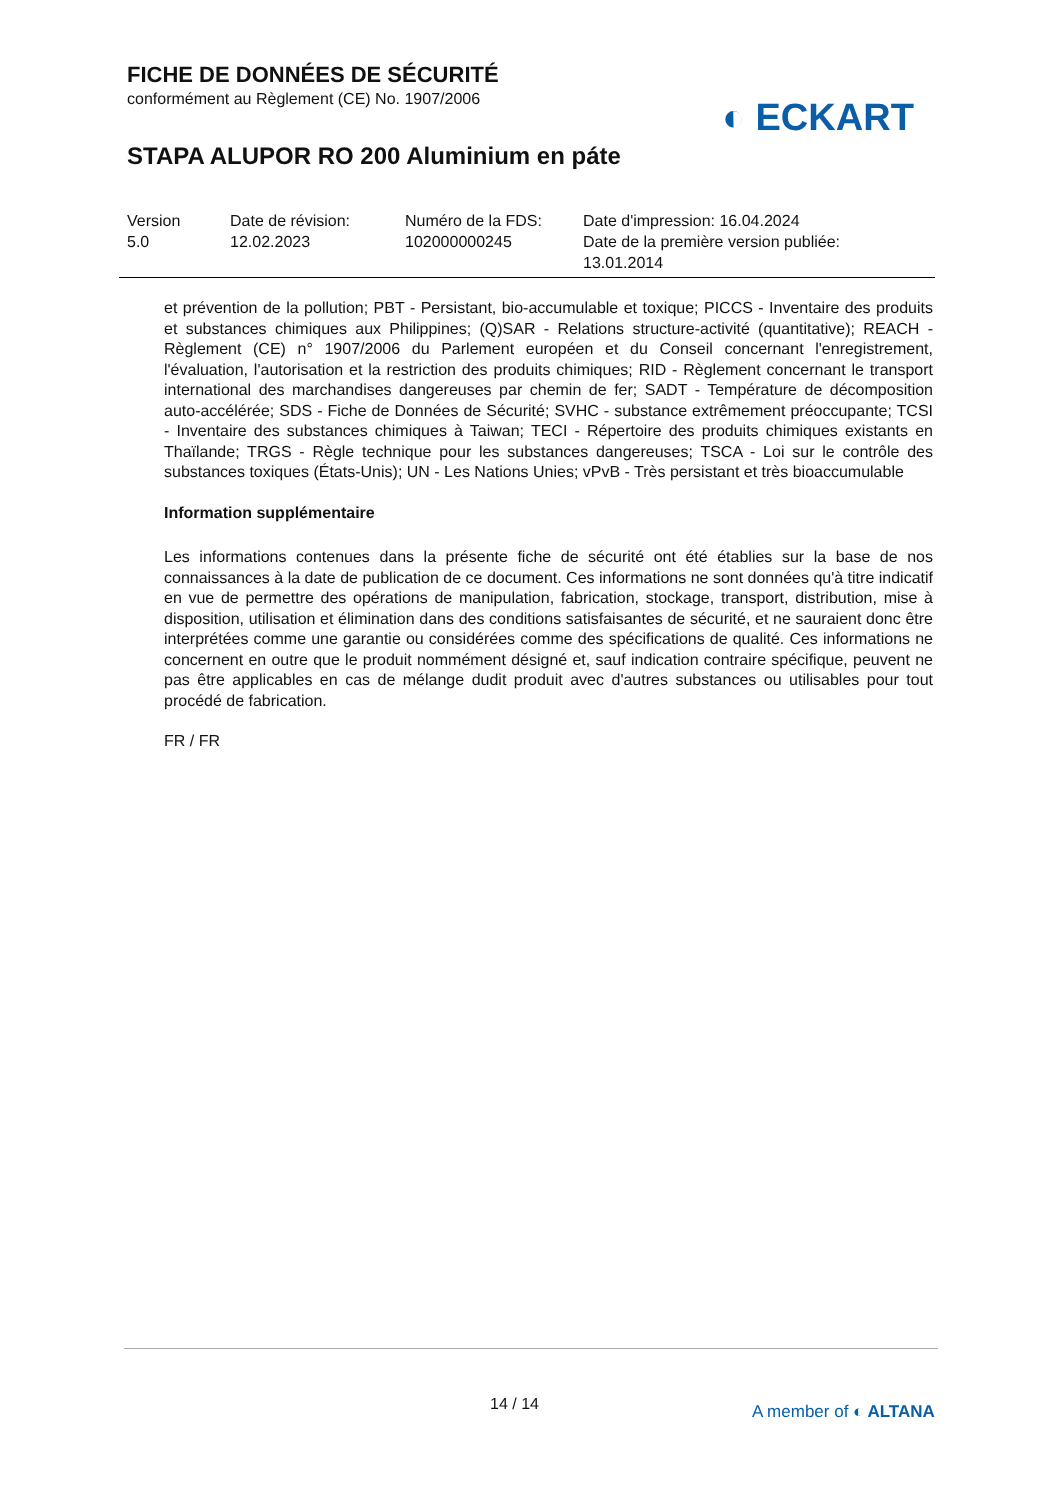FICHE DE DONNÉES DE SÉCURITÉ
conformément au Règlement (CE) No. 1907/2006
STAPA ALUPOR RO 200 Aluminium en páte
◐ ECKART
Version
5.0
Date de révision:
12.02.2023
Numéro de la FDS:
102000000245
Date d'impression: 16.04.2024
Date de la première version publiée:
13.01.2014
et prévention de la pollution; PBT - Persistant, bio-accumulable et toxique; PICCS - Inventaire des produits et substances chimiques aux Philippines; (Q)SAR - Relations structure-activité (quantitative); REACH - Règlement (CE) n° 1907/2006 du Parlement européen et du Conseil concernant l'enregistrement, l'évaluation, l'autorisation et la restriction des produits chimiques; RID - Règlement concernant le transport international des marchandises dangereuses par chemin de fer; SADT - Température de décomposition auto-accélérée; SDS - Fiche de Données de Sécurité; SVHC - substance extrêmement préoccupante; TCSI - Inventaire des substances chimiques à Taiwan; TECI - Répertoire des produits chimiques existants en Thaïlande; TRGS - Règle technique pour les substances dangereuses; TSCA - Loi sur le contrôle des substances toxiques (États-Unis); UN - Les Nations Unies; vPvB - Très persistant et très bioaccumulable
Information supplémentaire
Les informations contenues dans la présente fiche de sécurité ont été établies sur la base de nos connaissances à la date de publication de ce document. Ces informations ne sont données qu'à titre indicatif en vue de permettre des opérations de manipulation, fabrication, stockage, transport, distribution, mise à disposition, utilisation et élimination dans des conditions satisfaisantes de sécurité, et ne sauraient donc être interprétées comme une garantie ou considérées comme des spécifications de qualité. Ces informations ne concernent en outre que le produit nommément désigné et, sauf indication contraire spécifique, peuvent ne pas être applicables en cas de mélange dudit produit avec d'autres substances ou utilisables pour tout procédé de fabrication.
FR / FR
14 / 14 A member of ◐ ALTANA